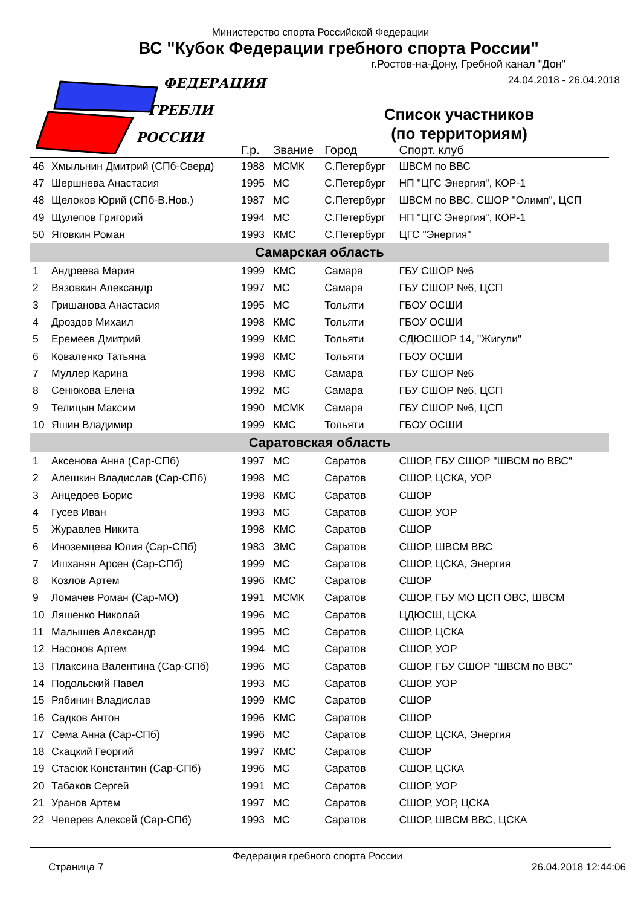ФЕДЕРАЦИЯ
ГРЕБЛИ
РОССИИ
Министерство спорта Российской Федерации
ВС "Кубок Федерации гребного спорта России"
г.Ростов-на-Дону, Гребной канал "Дон"
24.04.2018 - 26.04.2018
Список участников
(по территориям)
| | | Г.р. | Звание | Город | Спорт. клуб |
| --- | --- | --- | --- | --- | --- |
| 46 | Хмыльнин Дмитрий (СПб-Сверд) | 1988 | МСМК | С.Петербург | ШВСМ по ВВС |
| 47 | Шершнева Анастасия | 1995 | МС | С.Петербург | НП "ЦГС Энергия", КОР-1 |
| 48 | Щелоков Юрий (СПб-В.Нов.) | 1987 | МС | С.Петербург | ШВСМ по ВВС, СШОР "Олимп", ЦСП |
| 49 | Щулепов Григорий | 1994 | МС | С.Петербург | НП "ЦГС Энергия", КОР-1 |
| 50 | Яговкин Роман | 1993 | КМС | С.Петербург | ЦГС "Энергия" |
| Самарская область | | | | | |
| 1 | Андреева Мария | 1999 | КМС | Самара | ГБУ СШОР №6 |
| 2 | Вязовкин Александр | 1997 | МС | Самара | ГБУ СШОР №6, ЦСП |
| 3 | Гришанова Анастасия | 1995 | МС | Тольяти | ГБОУ ОСШИ |
| 4 | Дроздов Михаил | 1998 | КМС | Тольяти | ГБОУ ОСШИ |
| 5 | Еремеев Дмитрий | 1999 | КМС | Тольяти | СДЮСШОР 14, "Жигули" |
| 6 | Коваленко Татьяна | 1998 | КМС | Тольяти | ГБОУ ОСШИ |
| 7 | Муллер Карина | 1998 | КМС | Самара | ГБУ СШОР №6 |
| 8 | Сенюкова Елена | 1992 | МС | Самара | ГБУ СШОР №6, ЦСП |
| 9 | Телицын Максим | 1990 | МСМК | Самара | ГБУ СШОР №6, ЦСП |
| 10 | Яшин Владимир | 1999 | КМС | Тольяти | ГБОУ ОСШИ |
| Саратовская область | | | | | |
| 1 | Аксенова Анна (Сар-СПб) | 1997 | МС | Саратов | СШОР, ГБУ СШОР "ШВСМ по ВВС" |
| 2 | Алешкин Владислав (Сар-СПб) | 1998 | МС | Саратов | СШОР, ЦСКА, УОР |
| 3 | Анцедоев Борис | 1998 | КМС | Саратов | СШОР |
| 4 | Гусев Иван | 1993 | МС | Саратов | СШОР, УОР |
| 5 | Журавлев Никита | 1998 | КМС | Саратов | СШОР |
| 6 | Иноземцева Юлия (Сар-СПб) | 1983 | ЗМС | Саратов | СШОР, ШВСМ ВВС |
| 7 | Ишханян Арсен (Сар-СПб) | 1999 | МС | Саратов | СШОР, ЦСКА, Энергия |
| 8 | Козлов Артем | 1996 | КМС | Саратов | СШОР |
| 9 | Ломачев Роман (Сар-МО) | 1991 | МСМК | Саратов | СШОР, ГБУ МО ЦСП ОВС, ШВСМ |
| 10 | Ляшенко Николай | 1996 | МС | Саратов | ЦДЮСШ, ЦСКА |
| 11 | Малышев Александр | 1995 | МС | Саратов | СШОР, ЦСКА |
| 12 | Насонов Артем | 1994 | МС | Саратов | СШОР, УОР |
| 13 | Плаксина Валентина (Сар-СПб) | 1996 | МС | Саратов | СШОР, ГБУ СШОР "ШВСМ по ВВС" |
| 14 | Подольский Павел | 1993 | МС | Саратов | СШОР, УОР |
| 15 | Рябинин Владислав | 1999 | КМС | Саратов | СШОР |
| 16 | Садков Антон | 1996 | КМС | Саратов | СШОР |
| 17 | Сема Анна (Сар-СПб) | 1996 | МС | Саратов | СШОР, ЦСКА, Энергия |
| 18 | Скацкий Георгий | 1997 | КМС | Саратов | СШОР |
| 19 | Стасюк Константин (Сар-СПб) | 1996 | МС | Саратов | СШОР, ЦСКА |
| 20 | Табаков Сергей | 1991 | МС | Саратов | СШОР, УОР |
| 21 | Уранов Артем | 1997 | МС | Саратов | СШОР, УОР, ЦСКА |
| 22 | Чеперев Алексей (Сар-СПб) | 1993 | МС | Саратов | СШОР, ШВСМ ВВС, ЦСКА |
Страница 7 Федерация гребного спорта России 26.04.2018 12:44:06